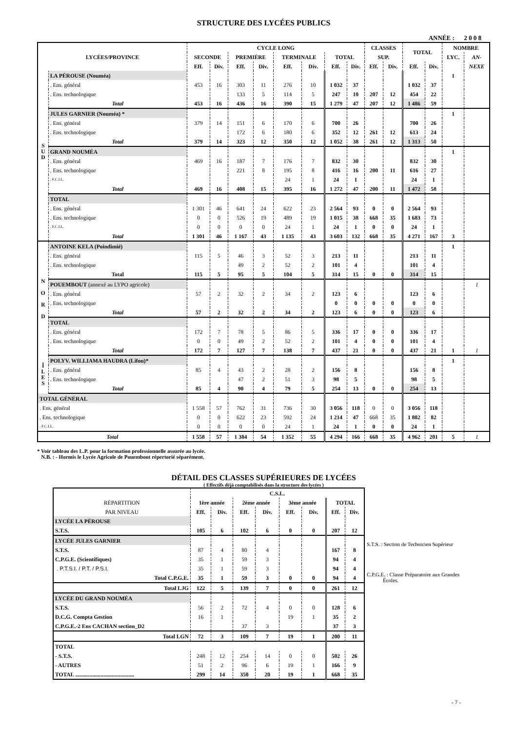STRUCTURE DES LYCÉES PUBLICS
ANNÉE : 2 0 0 8
| LYCÉES/PROVINCE | | CYCLE LONG | | | | | | | | CLASSES | | TOTAL | | NOMBRE | |
| --- | --- | --- | --- | --- | --- | --- | --- | --- | --- | --- | --- | --- | --- | --- | --- |
| | | SECONDE | | PREMIÈRE | | TERMINALE | | TOTAL | | SUP. | | | | LYC. | AN- |
| | | Eff. | Div. | Eff. | Div. | Eff. | Div. | Eff. | Div. | Eff. | Div. | Eff. | Div. | | NEXE |
| S U D | LA PÉROUSE (Nouméa) | | | | | | | | | | | | | 1 | |
| | . Ens. général | 453 | 16 | 303 | 11 | 276 | 10 | 1 032 | 37 | | | 1 032 | 37 | | |
| | . Ens. technologique | | | 133 | 5 | 114 | 5 | 247 | 10 | 207 | 12 | 454 | 22 | | |
| | Total | 453 | 16 | 436 | 16 | 390 | 15 | 1 279 | 47 | 207 | 12 | 1 486 | 59 | | |
| | JULES GARNIER (Nouméa) * | | | | | | | | | | | | | 1 | |
| | . Ens. général | 379 | 14 | 151 | 6 | 170 | 6 | 700 | 26 | | | 700 | 26 | | |
| | . Ens. technologique | | | 172 | 6 | 180 | 6 | 352 | 12 | 261 | 12 | 613 | 24 | | |
| | Total | 379 | 14 | 323 | 12 | 350 | 12 | 1 052 | 38 | 261 | 12 | 1 313 | 50 | | |
| | GRAND NOUMÉA | | | | | | | | | | | | | 1 | |
| | . Ens. général | 469 | 16 | 187 | 7 | 176 | 7 | 832 | 30 | | | 832 | 30 | | |
| | . Ens. technologique | | | 221 | 8 | 195 | 8 | 416 | 16 | 200 | 11 | 616 | 27 | | |
| | . F.C.I.L. | | | | | 24 | 1 | 24 | 1 | | | 24 | 1 | | |
| | Total | 469 | 16 | 408 | 15 | 395 | 16 | 1 272 | 47 | 200 | 11 | 1 472 | 58 | | |
| | TOTAL | | | | | | | | | | | | | | |
| | . Ens. général | 1 301 | 46 | 641 | 24 | 622 | 23 | 2 564 | 93 | 0 | 0 | 2 564 | 93 | | |
| | . Ens. technologique | 0 | 0 | 526 | 19 | 489 | 19 | 1 015 | 38 | 668 | 35 | 1 683 | 73 | | |
| | . F.C.I.L. | 0 | 0 | 0 | 0 | 24 | 1 | 24 | 1 | 0 | 0 | 24 | 1 | | |
| | Total | 1 301 | 46 | 1 167 | 43 | 1 135 | 43 | 3 603 | 132 | 668 | 35 | 4 271 | 167 | 3 | |
| N O R D | ANTOINE KELA (Poindimié) | | | | | | | | | | | | | 1 | |
| | . Ens. général | 115 | 5 | 46 | 3 | 52 | 3 | 213 | 11 | | | 213 | 11 | | |
| | . Ens. technologique | | | 49 | 2 | 52 | 2 | 101 | 4 | | | 101 | 4 | | |
| | Total | 115 | 5 | 95 | 5 | 104 | 5 | 314 | 15 | 0 | 0 | 314 | 15 | | |
| | POUEMBOUT (annexé au LYPO agricole) | | | | | | | | | | | | | | 1 |
| | . Ens. général | 57 | 2 | 32 | 2 | 34 | 2 | 123 | 6 | | | 123 | 6 | | |
| | . Ens. technologique | | | | | | | 0 | 0 | 0 | 0 | 0 | 0 | | |
| | Total | 57 | 2 | 32 | 2 | 34 | 2 | 123 | 6 | 0 | 0 | 123 | 6 | | |
| | TOTAL | | | | | | | | | | | | | | |
| | . Ens. général | 172 | 7 | 78 | 5 | 86 | 5 | 336 | 17 | 0 | 0 | 336 | 17 | | |
| | . Ens. technologique | 0 | 0 | 49 | 2 | 52 | 2 | 101 | 4 | 0 | 0 | 101 | 4 | | |
| | Total | 172 | 7 | 127 | 7 | 138 | 7 | 437 | 21 | 0 | 0 | 437 | 21 | 1 | 1 |
| Î L E S | POLYV. WILLIAMA HAUDRA (Lifou)* | | | | | | | | | | | | | 1 | |
| | . Ens. général | 85 | 4 | 43 | 2 | 28 | 2 | 156 | 8 | | | 156 | 8 | | |
| | . Ens. technologique | | | 47 | 2 | 51 | 3 | 98 | 5 | | | 98 | 5 | | |
| | Total | 85 | 4 | 90 | 4 | 79 | 5 | 254 | 13 | 0 | 0 | 254 | 13 | | |
| TOTAL GÉNÉRAL | | | | | | | | | | | | | | | |
| . Ens. général | | 1 558 | 57 | 762 | 31 | 736 | 30 | 3 056 | 118 | 0 | 0 | 3 056 | 118 | | |
| . Ens. technologique | | 0 | 0 | 622 | 23 | 592 | 24 | 1 214 | 47 | 668 | 35 | 1 882 | 82 | | |
| . F.C.I.L. | | 0 | 0 | 0 | 0 | 24 | 1 | 24 | 1 | 0 | 0 | 24 | 1 | | |
| Total | | 1 558 | 57 | 1 384 | 54 | 1 352 | 55 | 4 294 | 166 | 668 | 35 | 4 962 | 201 | 5 | 1 |
* Voir tableau des L.P. pour la formation professionnelle assurée au lycée.
N.B. : - Hormis le Lycée Agricole de Pouembout répertorié séparément.
DÉTAIL DES CLASSES SUPÉRIEURES DE LYCÉES
( Effectifs déjà comptabilisés dans la structure des lycées )
| | C.S.L. | | | | | | | |
| --- | --- | --- | --- | --- | --- | --- | --- | --- |
| RÉPARTITION | 1ère année | | 2ème année | | 3ème année | | TOTAL | |
| PAR NIVEAU | Eff. | Div. | Eff. | Div. | Eff. | Div. | Eff. | Div. |
| LYCÉE LA PÉROUSE | | | | | | | | |
| S.T.S. | 105 | 6 | 102 | 6 | 0 | 0 | 207 | 12 |
| LYCÉE JULES GARNIER | | | | | | | | |
| S.T.S. | 87 | 4 | 80 | 4 | | | 167 | 8 |
| C.P.G.E. (Scientifiques) | 35 | 1 | 59 | 3 | | | 94 | 4 |
| . P.T.S.I. / P.T. / P.S.I. | 35 | 1 | 59 | 3 | | | 94 | 4 |
| Total C.P.G.E. | 35 | 1 | 59 | 3 | 0 | 0 | 94 | 4 |
| Total LJG | 122 | 5 | 139 | 7 | 0 | 0 | 261 | 12 |
| LYCÉE DU GRAND NOUMÉA | | | | | | | | |
| S.T.S. | 56 | 2 | 72 | 4 | 0 | 0 | 128 | 6 |
| D.C.G. Compta Gestion | 16 | 1 | | | 19 | 1 | 35 | 2 |
| C.P.G.E.-2 Ens CACHAN section_D2 | | | 37 | 3 | | | 37 | 3 |
| Total LGN | 72 | 3 | 109 | 7 | 19 | 1 | 200 | 11 |
| TOTAL | | | | | | | | |
| - S.T.S. | 248 | 12 | 254 | 14 | 0 | 0 | 502 | 26 |
| - AUTRES | 51 | 2 | 96 | 6 | 19 | 1 | 166 | 9 |
| TOTAL .......................................... | 299 | 14 | 350 | 20 | 19 | 1 | 668 | 35 |
S.T.S. : Section de Technicien Supérieur
C.P.G.E. : Classe Préparatoire aux Grandes
Écoles.
- 7 -